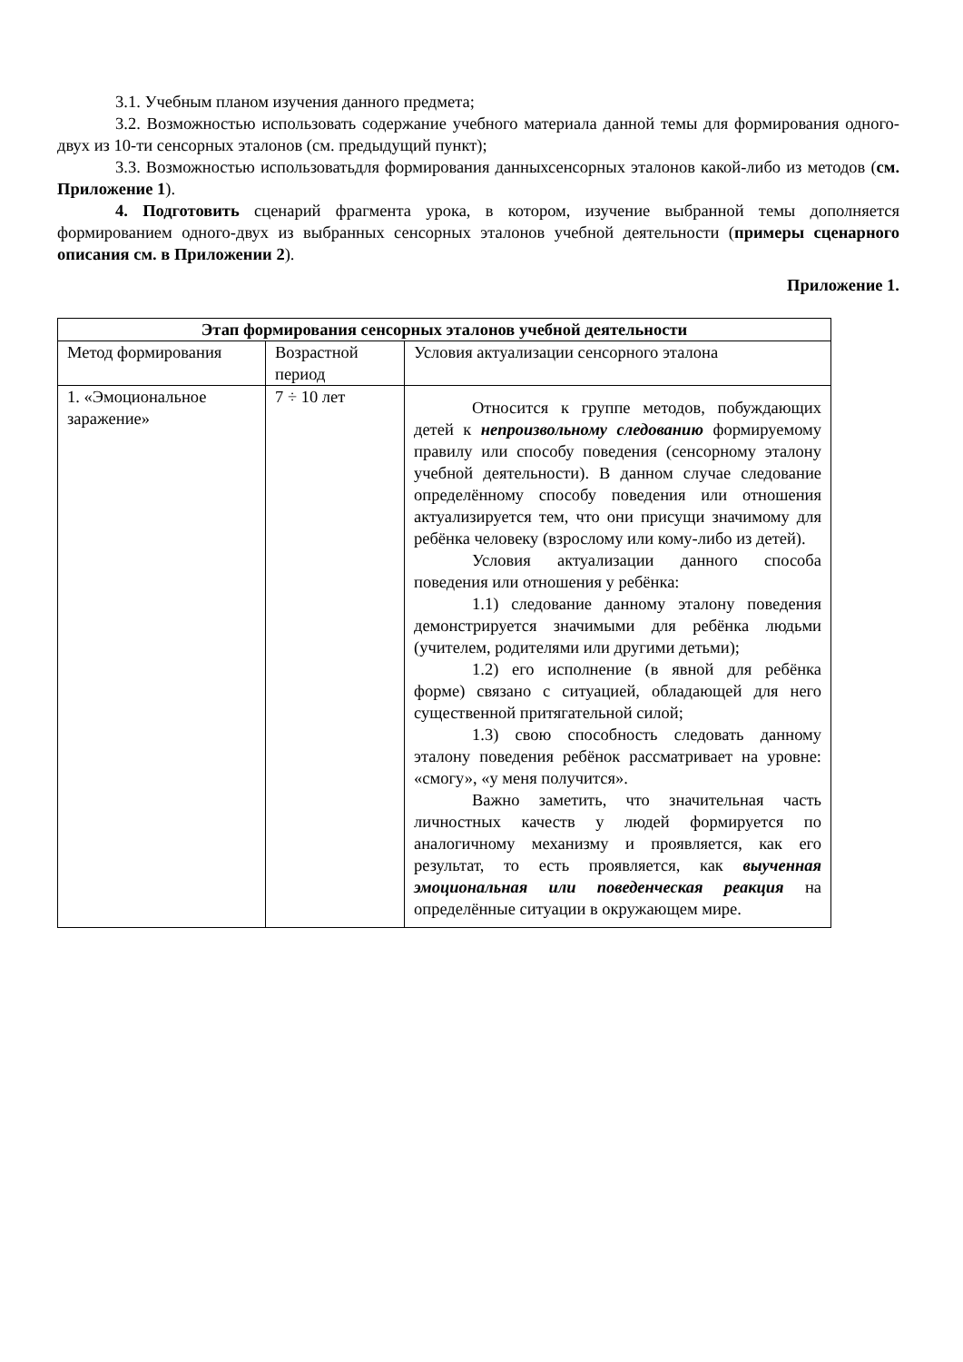3.1. Учебным планом изучения данного предмета;
3.2. Возможностью использовать содержание учебного материала данной темы для формирования одного-двух из 10-ти сенсорных эталонов (см. предыдущий пункт);
3.3. Возможностью использоватьдля формирования данныхсенсорных эталонов какой-либо из методов (см. Приложение 1).
4. Подготовить сценарий фрагмента урока, в котором, изучение выбранной темы дополняется формированием одного-двух из выбранных сенсорных эталонов учебной деятельности (примеры сценарного описания см. в Приложении 2).
Приложение 1.
| Этап формирования сенсорных эталонов учебной деятельности | | |
| --- | --- | --- |
| Метод формирования | Возрастной период | Условия актуализации сенсорного эталона |
| 1. «Эмоциональное заражение» | 7 ÷ 10 лет | Относится к группе методов, побуждающих детей к непроизвольному следованию формируемому правилу или способу поведения (сенсорному эталону учебной деятельности). В данном случае следование определённому способу поведения или отношения актуализируется тем, что они присущи значимому для ребёнка человеку (взрослому или кому-либо из детей). Условия актуализации данного способа поведения или отношения у ребёнка: 1.1) следование данному эталону поведения демонстрируется значимыми для ребёнка людьми (учителем, родителями или другими детьми); 1.2) его исполнение (в явной для ребёнка форме) связано с ситуацией, обладающей для него существенной притягательной силой; 1.3) свою способность следовать данному эталону поведения ребёнок рассматривает на уровне: «смогу», «у меня получится». Важно заметить, что значительная часть личностных качеств у людей формируется по аналогичному механизму и проявляется, как его результат, то есть проявляется, как выученная эмоциональная или поведенческая реакция на определённые ситуации в окружающем мире. |